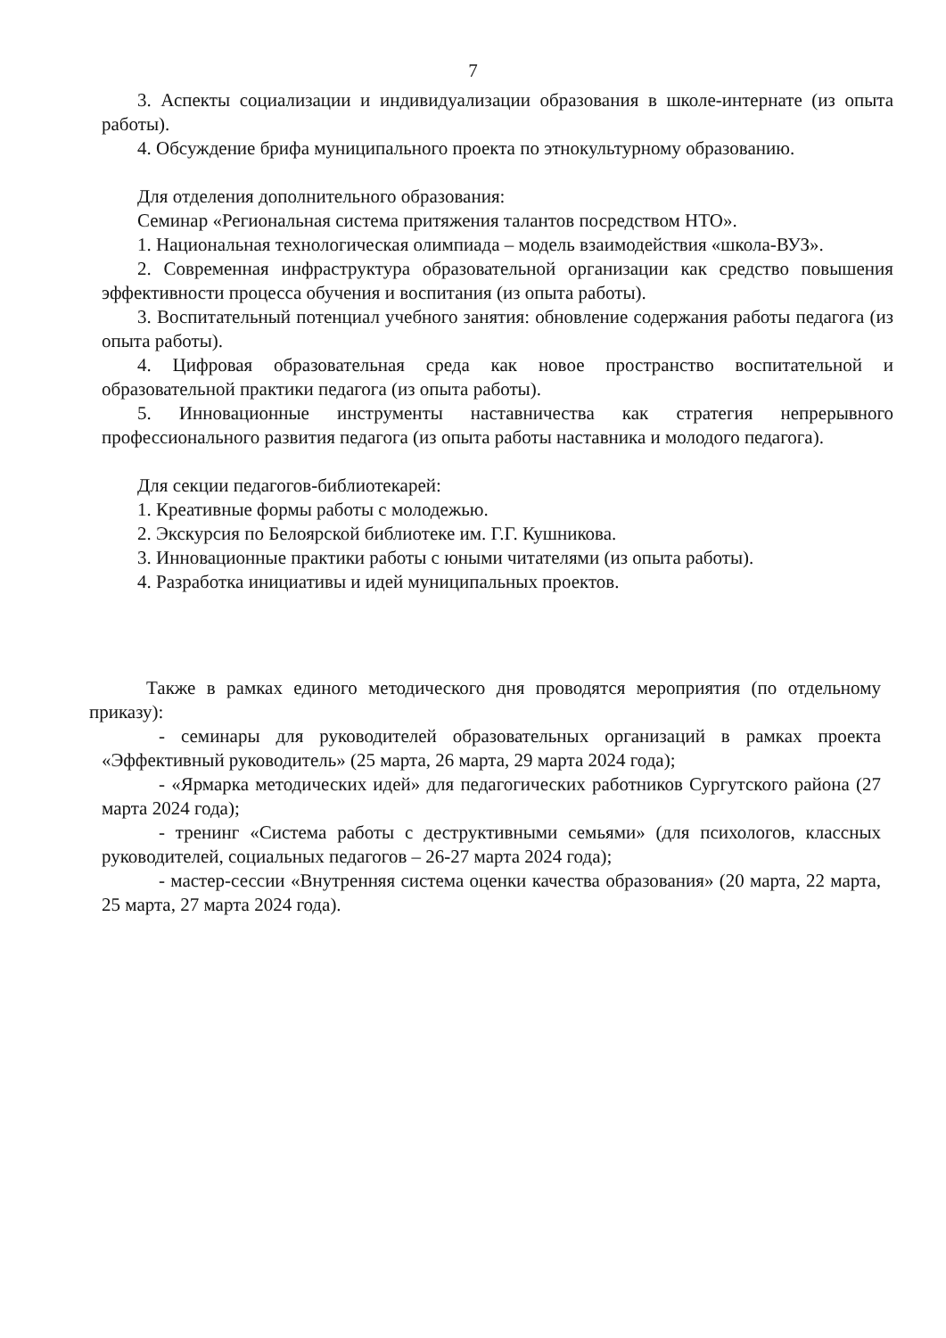7
3. Аспекты социализации и индивидуализации образования в школе-интернате (из опыта работы).
4. Обсуждение брифа муниципального проекта по этнокультурному образованию.
Для отделения дополнительного образования:
Семинар «Региональная система притяжения талантов посредством НТО».
1. Национальная технологическая олимпиада – модель взаимодействия «школа-ВУЗ».
2. Современная инфраструктура образовательной организации как средство повышения эффективности процесса обучения и воспитания (из опыта работы).
3. Воспитательный потенциал учебного занятия: обновление содержания работы педагога (из опыта работы).
4. Цифровая образовательная среда как новое пространство воспитательной и образовательной практики педагога (из опыта работы).
5. Инновационные инструменты наставничества как стратегия непрерывного профессионального развития педагога (из опыта работы наставника и молодого педагога).
Для секции педагогов-библиотекарей:
1. Креативные формы работы с молодежью.
2. Экскурсия по Белоярской библиотеке им. Г.Г. Кушникова.
3. Инновационные практики работы с юными читателями (из опыта работы).
4. Разработка инициативы и идей муниципальных проектов.
Также в рамках единого методического дня проводятся мероприятия (по отдельному приказу):
- семинары для руководителей образовательных организаций в рамках проекта «Эффективный руководитель» (25 марта, 26 марта, 29 марта 2024 года);
- «Ярмарка методических идей» для педагогических работников Сургутского района (27 марта 2024 года);
- тренинг «Система работы с деструктивными семьями» (для психологов, классных руководителей, социальных педагогов – 26-27 марта 2024 года);
- мастер-сессии «Внутренняя система оценки качества образования» (20 марта, 22 марта, 25 марта, 27 марта 2024 года).